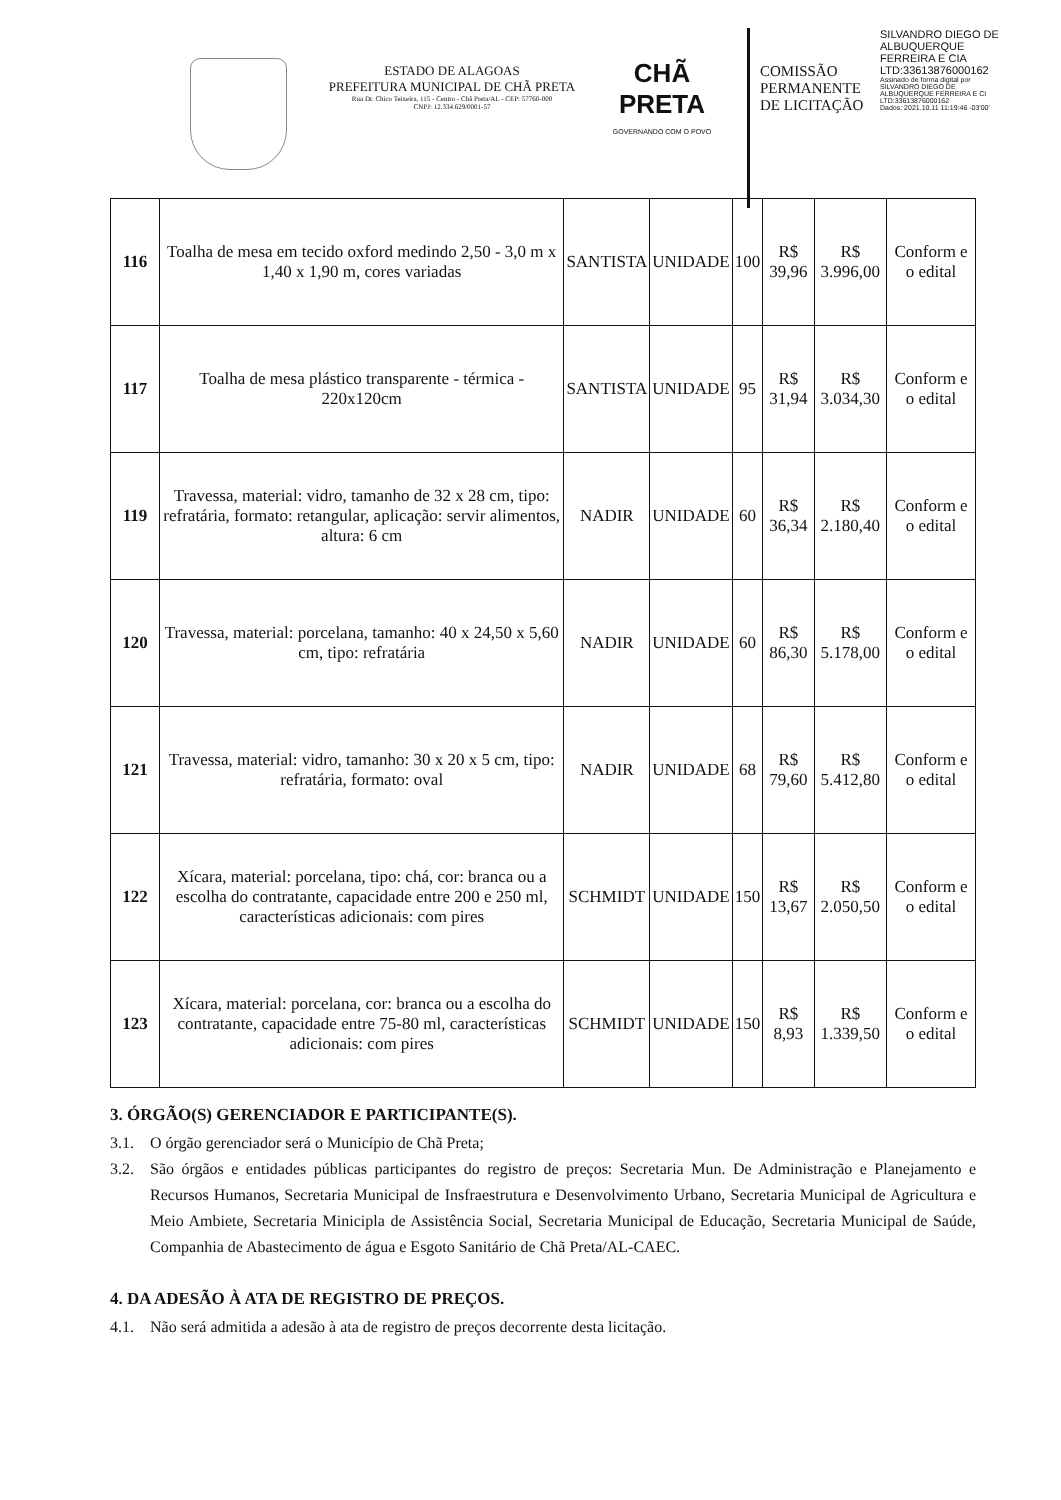ESTADO DE ALAGOAS
PREFEITURA MUNICIPAL DE CHÃ PRETA
Rua Dr. Chico Teixeira, 115 - Centro - Chã Preta/AL - CEP: 57760-000
CNPJ: 12.334.629/0001-57
CHÃ PRETA
GOVERNANDO COM O POVO
COMISSÃO PERMANENTE DE LICITAÇÃO
SILVANDRO DIEGO DE ALBUQUERQUE FERREIRA E CIA LTD:33613876000162
Assinado de forma digital por SILVANDRO DIEGO DE ALBUQUERQUE FERREIRA E CI LTD:33613876000162
Dados: 2021.10.11 11:19:46 -03'00'
| 116 | Toalha de mesa em tecido oxford medindo 2,50 - 3,0 m x 1,40 x 1,90 m, cores variadas | SANTISTA | UNIDADE | 100 | R$ 39,96 | R$ 3.996,00 | Conform e o edital |
| 117 | Toalha de mesa plástico transparente - térmica - 220x120cm | SANTISTA | UNIDADE | 95 | R$ 31,94 | R$ 3.034,30 | Conform e o edital |
| 119 | Travessa, material: vidro, tamanho de 32 x 28 cm, tipo: refratária, formato: retangular, aplicação: servir alimentos, altura: 6 cm | NADIR | UNIDADE | 60 | R$ 36,34 | R$ 2.180,40 | Conform e o edital |
| 120 | Travessa, material: porcelana, tamanho: 40 x 24,50 x 5,60 cm, tipo: refratária | NADIR | UNIDADE | 60 | R$ 86,30 | R$ 5.178,00 | Conform e o edital |
| 121 | Travessa, material: vidro, tamanho: 30 x 20 x 5 cm, tipo: refratária, formato: oval | NADIR | UNIDADE | 68 | R$ 79,60 | R$ 5.412,80 | Conform e o edital |
| 122 | Xícara, material: porcelana, tipo: chá, cor: branca ou a escolha do contratante, capacidade entre 200 e 250 ml, características adicionais: com pires | SCHMIDT | UNIDADE | 150 | R$ 13,67 | R$ 2.050,50 | Conform e o edital |
| 123 | Xícara, material: porcelana, cor: branca ou a escolha do contratante, capacidade entre 75-80 ml, características adicionais: com pires | SCHMIDT | UNIDADE | 150 | R$ 8,93 | R$ 1.339,50 | Conform e o edital |
3. ÓRGÃO(S) GERENCIADOR E PARTICIPANTE(S).
3.1. O órgão gerenciador será o Município de Chã Preta;
3.2. São órgãos e entidades públicas participantes do registro de preços: Secretaria Mun. De Administração e Planejamento e Recursos Humanos, Secretaria Municipal de Insfraestrutura e Desenvolvimento Urbano, Secretaria Municipal de Agricultura e Meio Ambiete, Secretaria Minicipla de Assistência Social, Secretaria Municipal de Educação, Secretaria Municipal de Saúde, Companhia de Abastecimento de água e Esgoto Sanitário de Chã Preta/AL-CAEC.
4. DA ADESÃO À ATA DE REGISTRO DE PREÇOS.
4.1. Não será admitida a adesão à ata de registro de preços decorrente desta licitação.